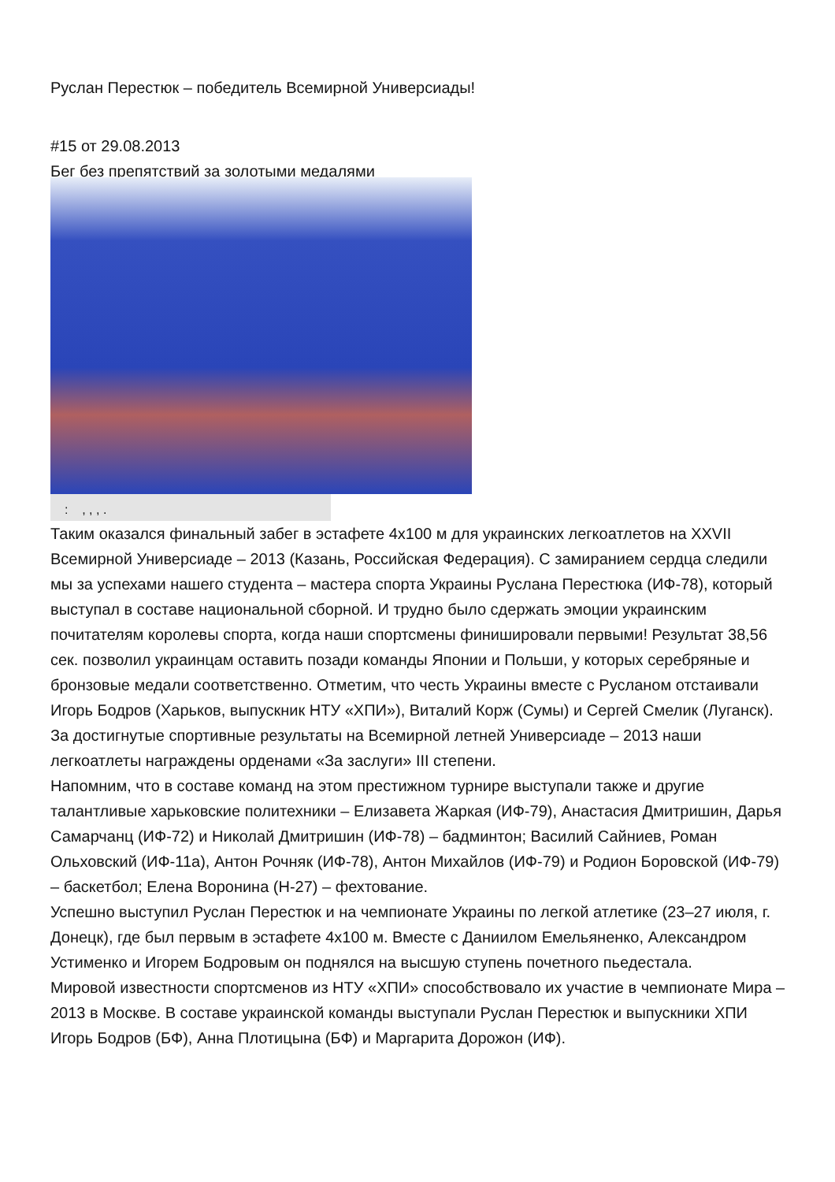Руслан Перестюк – победитель Всемирной Универсиады!
#15 от 29.08.2013
Бег без препятствий за золотыми медалями
: , , , .
Таким оказался финальный забег в эстафете 4х100 м для украинских легкоатлетов на XXVII Всемирной Универсиаде – 2013 (Казань, Российская Федерация). С замиранием сердца следили мы за успехами нашего студента – мастера спорта Украины Руслана Перестюка (ИФ-78), который выступал в составе национальной сборной. И трудно было сдержать эмоции украинским почитателям королевы спорта, когда наши спортсмены финишировали первыми! Результат 38,56 сек. позволил украинцам оставить позади команды Японии и Польши, у которых серебряные и бронзовые медали соответственно. Отметим, что честь Украины вместе с Русланом отстаивали Игорь Бодров (Харьков, выпускник НТУ «ХПИ»), Виталий Корж (Сумы) и Сергей Смелик (Луганск). За достигнутые спортивные результаты на Всемирной летней Универсиаде – 2013 наши легкоатлеты награждены орденами «За заслуги» III степени.
Напомним, что в составе команд на этом престижном турнире выступали также и другие талантливые харьковские политехники – Елизавета Жаркая (ИФ-79), Анастасия Дмитришин, Дарья Самарчанц (ИФ-72) и Николай Дмитришин (ИФ-78) – бадминтон; Василий Сайниев, Роман Ольховский (ИФ-11а), Антон Рочняк (ИФ-78), Антон Михайлов (ИФ-79) и Родион Боровской (ИФ-79) – баскетбол; Елена Воронина (Н-27) – фехтование.
Успешно выступил Руслан Перестюк и на чемпионате Украины по легкой атлетике (23–27 июля, г. Донецк), где был первым в эстафете 4х100 м. Вместе с Даниилом Емельяненко, Александром Устименко и Игорем Бодровым он поднялся на высшую ступень почетного пьедестала.
Мировой известности спортсменов из НТУ «ХПИ» способствовало их участие в чемпионате Мира –2013 в Москве. В составе украинской команды выступали Руслан Перестюк и выпускники ХПИ Игорь Бодров (БФ), Анна Плотицына (БФ) и Маргарита Дорожон (ИФ).